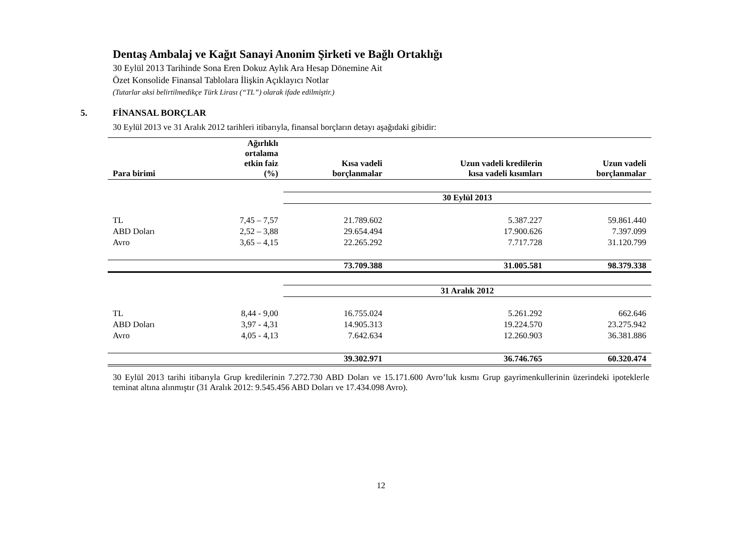Dentaş Ambalaj ve Kağıt Sanayi Anonim Şirketi ve Bağlı Ortaklığı
30 Eylül 2013 Tarihinde Sona Eren Dokuz Aylık Ara Hesap Dönemine Ait
Özet Konsolide Finansal Tablolara İlişkin Açıklayıcı Notlar
(Tutarlar aksi belirtilmedikçe Türk Lirası (“TL”) olarak ifade edilmiştir.)
5. FİNANSAL BORÇLAR
30 Eylül 2013 ve 31 Aralık 2012 tarihleri itibarıyla, finansal borçların detayı aşağıdaki gibidir:
| Para birimi | Ağırlıklı ortalama etkin faiz (%) | Kısa vadeli borçlanmalar | Uzun vadeli kredilerin kısa vadeli kısımları | Uzun vadeli borçlanmalar |
| --- | --- | --- | --- | --- |
| | | 30 Eylül 2013 | | |
| TL | 7,45 – 7,57 | 21.789.602 | 5.387.227 | 59.861.440 |
| ABD Doları | 2,52 – 3,88 | 29.654.494 | 17.900.626 | 7.397.099 |
| Avro | 3,65 – 4,15 | 22.265.292 | 7.717.728 | 31.120.799 |
| | | 73.709.388 | 31.005.581 | 98.379.338 |
| | | 31 Aralık 2012 | | |
| TL | 8,44 - 9,00 | 16.755.024 | 5.261.292 | 662.646 |
| ABD Doları | 3,97 - 4,31 | 14.905.313 | 19.224.570 | 23.275.942 |
| Avro | 4,05 - 4,13 | 7.642.634 | 12.260.903 | 36.381.886 |
| | | 39.302.971 | 36.746.765 | 60.320.474 |
30 Eylül 2013 tarihi itibarıyla Grup kredilerinin 7.272.730 ABD Doları ve 15.171.600 Avro’luk kısmı Grup gayrimenkullerinin üzerindeki ipoteklerle teminat altına alınmıştır (31 Aralık 2012: 9.545.456 ABD Doları ve 17.434.098 Avro).
12